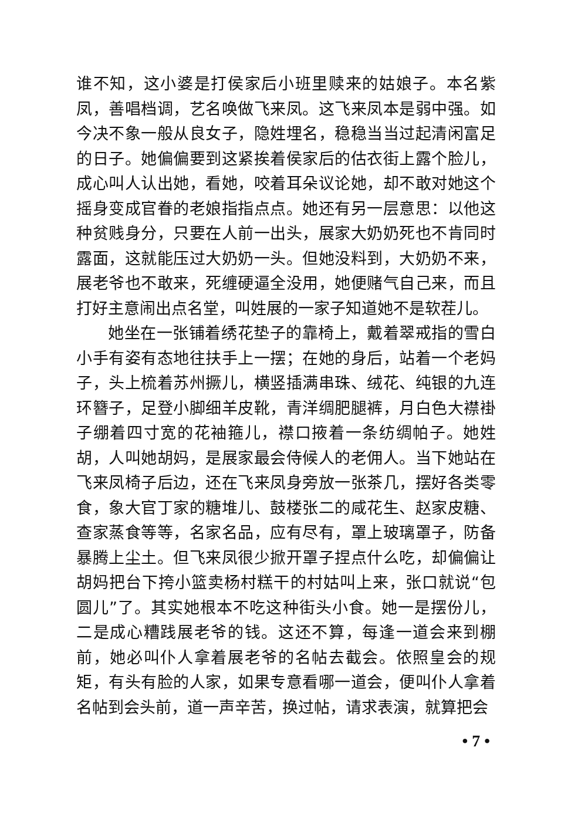谁不知，这小婆是打侯家后小班里赎来的姑娘子。本名紫凤，善唱档调，艺名唤做飞来凤。这飞来凤本是弱中强。如今决不象一般从良女子，隐姓埋名，稳稳当当过起清闲富足的日子。她偏偏要到这紧挨着侯家后的估衣街上露个脸儿，成心叫人认出她，看她，咬着耳朵议论她，却不敢对她这个摇身变成官眷的老娘指指点点。她还有另一层意思：以他这种贫贱身分，只要在人前一出头，展家大奶奶死也不肯同时露面，这就能压过大奶奶一头。但她没料到，大奶奶不来，展老爷也不敢来，死缠硬逼全没用，她便赌气自己来，而且打好主意闹出点名堂，叫姓展的一家子知道她不是软茬儿。
她坐在一张铺着绣花垫子的靠椅上，戴着翠戒指的雪白小手有姿有态地往扶手上一摆；在她的身后，站着一个老妈子，头上梳着苏州撅儿，横竖插满串珠、绒花、纯银的九连环簪子，足登小脚细羊皮靴，青洋绸肥腿裤，月白色大襟褂子绷着四寸宽的花袖箍儿，襟口掖着一条纺绸帕子。她姓胡，人叫她胡妈，是展家最会侍候人的老佣人。当下她站在飞来凤椅子后边，还在飞来凤身旁放一张茶几，摆好各类零食，象大官丁家的糖堆儿、鼓楼张二的咸花生、赵家皮糖、查家蒸食等等，名家名品，应有尽有，罩上玻璃罩子，防备暴腾上尘土。但飞来凤很少掀开罩子捏点什么吃，却偏偏让胡妈把台下挎小篮卖杨村糕干的村姑叫上来，张口就说“包圆儿”了。其实她根本不吃这种街头小食。她一是摆份儿，二是成心糟践展老爷的钱。这还不算，每逢一道会来到棚前，她必叫仆人拿着展老爷的名帖去截会。依照皇会的规矩，有头有脸的人家，如果专意看哪一道会，便叫仆人拿着名帖到会头前，道一声辛苦，换过帖，请求表演，就算把会
• 7 •